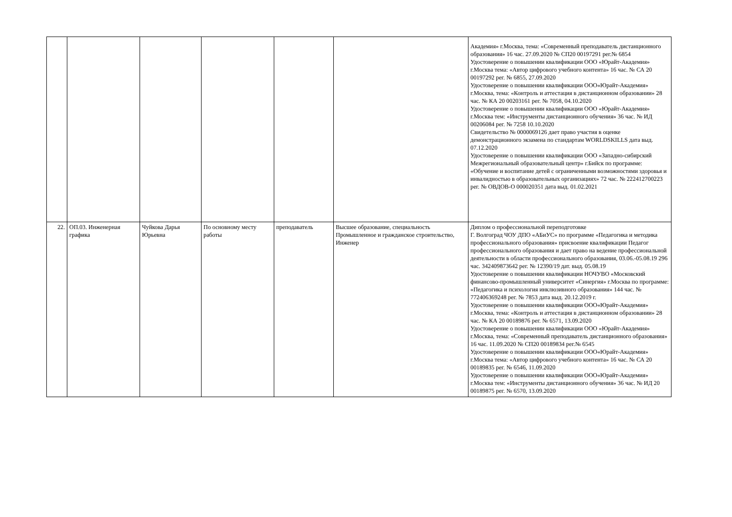| | | | | | | Академия» г.Москва, тема: «Современный преподаватель дистанционного образования» 16 час. 27.09.2020 № СП20 00197291 рег.№ 6854 Удостоверение о повышении квалификации ООО «Юрайт-Академия» г.Москва тема: «Автор цифрового учебного контента» 16 час. № СА 20 00197292 рег. № 6855, 27.09.2020 Удостоверение о повышении квалификации ООО«Юрайт-Академия» г.Москва, тема: «Контроль и аттестация в дистанционном образовании» 28 час. № КА 20 00203161 рег. № 7058, 04.10.2020 Удостоверение о повышении квалификации ООО «Юрайт-Академия» г.Москва тем: «Инструменты дистанционного обучения» 36 час. № ИД 00206084 рег. № 7258 10.10.2020 Свидетельство № 0000069126 дает право участия в оценке демонстрационного экзамена по стандартам WORLDSKILLS дата выд. 07.12.2020 Удостоверение о повышении квалификации ООО «Западно-сибирский Межрегиональный образовательный центр» г.Бийск по программе: «Обучение и воспитание детей с ограниченными возможностями здоровья и инвалидностью в образовательных организациях» 72 час. № 222412700223 рег. № ОВДОВ-О 000020351 дата выд. 01.02.2021 |
| 22. | ОП.03. Инженерная графика | Чуйкова Дарья Юрьевна | По основному месту работы | преподаватель | Высшее образование, специальность Промышленное и гражданское строительство, Инженер | Диплом о профессиональной переподготовке Г. Волгоград ЧОУ ДПО «АБиУС» по программе «Педагогика и методика профессионального образования» присвоение квалификации Педагог профессионального образования и дает право на ведение профессиональной деятельности в области профессионального образования, 03.06.-05.08.19 296 час. 342409873642 рег. № 12390/19 дат. выд. 05.08.19 Удостоверение о повышении квалификации НОЧУВО «Московский финансово-промышленный университет «Синергия» г.Москва по программе: «Педагогика и психология инклюзивного образования» 144 час. № 772406369248 рег. № 7853 дата выд. 20.12.2019 г. Удостоверение о повышении квалификации ООО«Юрайт-Академия» г.Москва, тема: «Контроль и аттестация в дистанционном образовании» 28 час. № КА 20 00189876 рег. № 6571, 13.09.2020 Удостоверение о повышении квалификации ООО «Юрайт-Академия» г.Москва, тема: «Современный преподаватель дистанционного образования» 16 час. 11.09.2020 № СП20 00189834 рег.№ 6545 Удостоверение о повышении квалификации ООО«Юрайт-Академия» г.Москва тема: «Автор цифрового учебного контента» 16 час. № СА 20 00189835 рег. № 6546, 11.09.2020 Удостоверение о повышении квалификации ООО«Юрайт-Академия» г.Москва тем: «Инструменты дистанционного обучения» 36 час. № ИД 20 00189875 рег. № 6570, 13.09.2020 |